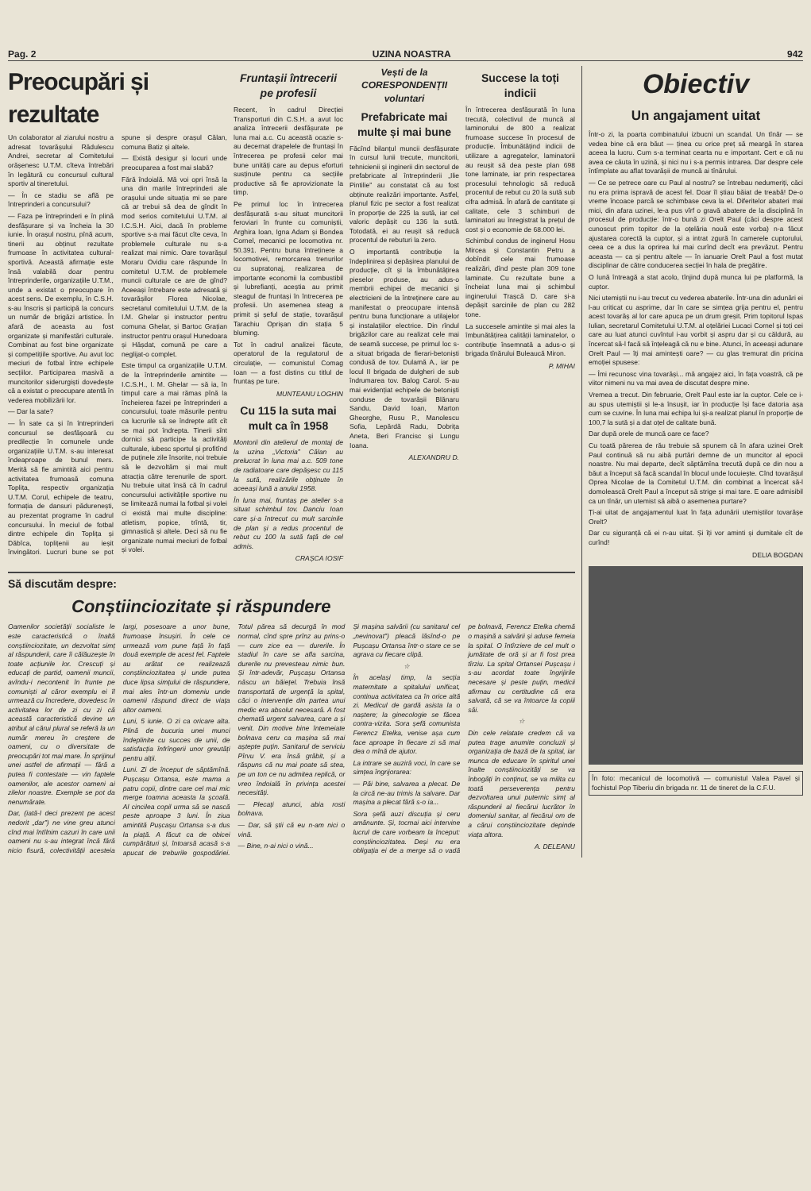Pag. 2 UZINA NOASTRA 942
Preocupări și rezultate
Un colaborator al ziarului nostru a adresat tovarășului Rădulescu Andrei, secretar al Comitetului orășenesc U.T.M. cîteva întrebări în legătură cu concursul cultural sportiv al tineretului.
— În ce stadiu se află pe întreprinderi a concursului?
— Faza pe întreprinderi e în plină desfășurare și va încheia la 30 iunie. În orașul nostru, pînă acum, tinerii au obținut rezultate frumoase în activitatea cultural-sportivă. Această afirmație este însă valabilă doar pentru întreprinderile, organizațiile U.T.M., unde a existat o preocupare în acest sens. De exemplu, în C.S.H. s-au înscris și participă la concurs un număr de brigăzi artistice. În afară de aceasta au fost organizate și manifestări culturale. Combinat au fost bine organizate și competițiile sportive. Au avut loc meciuri de fotbal între echipele secțiilor. Participarea masivă a muncitorilor siderurgiști dovedește că a existat o preocupare atentă în vederea mobilizării lor.
— Dar la sate?
— În sate ca și în întreprinderi concursul se desfășoară cu predilecție în comunele unde organizațiile U.T.M. s-au interesat îndeaproape de bunul mers. Merită să fie amintită aici pentru activitatea frumoasă comuna Toplița, respectiv organizația U.T.M. Corul, echipele de teatru, formația de dansuri pădurenești, au prezentat programe în cadrul concursului. În meciul de fotbal dintre echipele din Toplița și Dăbîca, toplițenii au ieșit învingători. Lucruri bune se pot spune și despre orașul Călan, comuna Batiz și altele.
— Există desigur și locuri unde preocuparea a fost mai slabă?
Fără îndoială. Mă voi opri însă la una din marile întreprinderi ale orașului unde situația mi se pare că ar trebui să dea de gîndit în mod serios comitetului U.T.M. al I.C.S.H. Aici, dacă în probleme sportive s-a mai făcut cîte ceva, în problemele culturale nu s-a realizat mai nimic. Oare tovarășul Moraru Ovidiu care răspunde în comitetul U.T.M. de problemele muncii culturale ce are de gînd? Aceeași întrebare este adresată și tovarășilor Florea Nicolae, secretarul comitetului U.T.M. de la I.M. Ghelar și instructor pentru comuna Ghelar, și Bartoc Grațian instructor pentru orașul Hunedoara și Hășdat, comună pe care a neglijat-o complet.
Este timpul ca organizațiile U.T.M. de la întreprinderile amintite — I.C.S.H., I. M. Ghelar — să ia, în timpul care a mai rămas pînă la încheierea fazei pe întreprinderi a concursului, toate măsurile pentru ca lucrurile să se îndrepte atît cît se mai pot îndrepta. Tinerii sînt dornici să participe la activități culturale, iubesc sportul și profitînd de puținele zile însorite, noi trebuie să le dezvoltăm și mai mult atracția către terenurile de sport. Nu trebuie uitat însă că în cadrul concursului activitățile sportive nu se limitează numai la fotbal și volei ci există mai multe discipline: atletism, popice, trîntă, tir, gimnastică și altele. Deci să nu fie organizate numai meciuri de fotbal și volei.
Fruntașii întrecerii pe profesii
Recent, în cadrul Direcției Transporturi din C.S.H. a avut loc analiza întrecerii desfășurate pe luna mai a.c. Cu această ocazie s-au decernat drapelele de fruntași în întrecerea pe profesii celor mai bune unități care au depus eforturi susținute pentru ca secțiile productive să fie aprovizionate la timp.
Pe primul loc în întrecerea desfășurată s-au situat muncitorii feroviari în frunte cu comuniștii, Arghira Ioan, Igna Adam și Bondea Cornel, mecanici pe locomotiva nr. 50.391. Pentru buna întreținere a locomotivei, remorcarea trenurilor cu supratonaj, realizarea de importante economii la combustibil și lubrefianți, aceștia au primit steagul de fruntași în întrecerea pe profesii. Un asemenea steag a primit și șeful de stație, tovarășul Tarachiu Oprișan din stația 5 bluming.
Tot în cadrul analizei făcute, operatorul de la regulatorul de circulație, — comunistul Comag Ioan — a fost distins cu titlul de fruntaș pe ture.
MUNTEANU LOGHIN
Cu 115 la suta mai mult ca în 1958
Montorii din atelierul de montaj de la uzina „Victoria” Călan au prelucrat în luna mai a.c. 509 tone de radiatoare care depășesc cu 115 la sută, realizările obținute în aceeași lună a anului 1958.
În luna mai, fruntaș pe atelier s-a situat schimbul tov. Danciu Ioan care și-a întrecut cu mult sarcinile de plan și a redus procentul de rebut cu 100 la sută față de cel admis.
CRAȘCA IOSIF
Vești de la CORESPONDENȚII voluntari
Prefabricate mai multe și mai bune
Făcînd bilanțul muncii desfășurate în cursul lunii trecute, muncitorii, tehnicienii și inginerii din sectorul de prefabricate al întreprinderii „Ilie Pintilie” au constatat că au fost obținute realizări importante. Astfel, planul fizic pe sector a fost realizat în proporție de 225 la sută, iar cel valoric depășit cu 136 la sută. Totodată, ei au reușit să reducă procentul de rebuturi la zero.
O importantă contribuție la îndeplinirea și depășirea planului de producție, cît și la îmbunătățirea pieselor produse, au adus-o membrii echipei de mecanici și electricieni de la întreținere care au manifestat o preocupare intensă pentru buna funcționare a utilajelor și instalațiilor electrice. Din rîndul brigăzilor care au realizat cele mai de seamă succese, pe primul loc s-a situat brigada de fierari-betoniști condusă de tov. Dulamă A., iar pe locul II brigada de dulgheri de sub îndrumarea tov. Balog Carol. S-au mai evidențiat echipele de betoniști conduse de tovarășii Blănaru Sandu, David Ioan, Marton Gheorghe, Rusu P., Manolescu Sofia, Lepărdă Radu, Dobrița Aneta, Beri Francisc și Lungu Ioana.
ALEXANDRU D.
Succese la toți indicii
În întrecerea desfășurată în luna trecută, colectivul de muncă al laminorului de 800 a realizat frumoase succese în procesul de producție. Îmbunătățind indicii de utilizare a agregatelor, laminatorii au reușit să dea peste plan 698 tone laminate, iar prin respectarea procesului tehnologic să reducă procentul de rebut cu 20 la sută sub cifra admisă. În afară de cantitate și calitate, cele 3 schimburi de laminatori au înregistrat la prețul de cost și o economie de 68.000 lei.
Schimbul condus de inginerul Hosu Mircea și Constantin Petru a dobîndit cele mai frumoase realizări, dînd peste plan 309 tone laminate. Cu rezultate bune a încheiat luna mai și schimbul inginerului Trașcă D. care și-a depășit sarcinile de plan cu 282 tone.
La succesele amintite și mai ales la îmbunătățirea calității laminatelor, o contribuție însemnată a adus-o și brigada tînărului Buleaucă Miron.
P. MIHAI
Să discutăm despre:
Conștiinciozitate și răspundere
Oamenilor societății socialiste le este caracteristică o înaltă conștiinciozitate, un dezvoltat simț al răspunderii, care îi călăuzește în toate acțiunile lor. Crescuți și educați de partid, oamenii muncii, avîndu-i necontenit în frunte pe comuniști al căror exemplu ei îl urmează cu încredere, dovedesc în activitatea lor de zi cu zi că această caracteristică devine un atribut al cărui plural se referă la un număr mereu în creștere de oameni, cu o diversitate de preocupări tot mai mare. În sprijinul unei astfel de afirmații — fără a putea fi contestate — vin faptele oamenilor, ale acestor oameni ai zilelor noastre. Exemple se pot da nenumărate.
Dar, (iată-l deci prezent pe acest nedorit „dar”) ne vine greu atunci cînd mai întîlnim cazuri în care unii oameni nu s-au integrat încă fără nicio fisură, colectivității acesteia largi, posesoare a unor bune, frumoase însușiri. În cele ce urmează vom pune față în față două exemple de acest fel. Faptele au arătat ce realizează conștiinciozitatea și unde putea duce lipsa simțului de răspundere, mai ales într-un domeniu unde oamenii răspund direct de viața altor oameni.
Luni, 5 iunie. O zi ca oricare alta. Plină de bucuria unei munci îndeplinite cu succes de unii, de satisfacția înfrîngerii unor greutăți pentru alții.
Luni. Zi de început de săptămînă. Pușcașu Ortansa, este mama a patru copii, dintre care cel mai mic merge toamna aceasta la școală. Al cincilea copil urma să se nască peste aproape 3 luni. În ziua amintită Pușcașu Ortansa s-a dus la piață. A făcut ca de obicei cumpărături și, întoarsă acasă s-a apucat de treburile gospodăriei. Totul părea să decurgă în mod normal, cînd spre prînz au prins-o — cum zice ea — durerile. În stadiul în care se afla sarcina, durerile nu prevesteau nimic bun. Și într-adevăr, Pușcașu Ortansa născu un băiețel. Trebuia însă transportată de urgență la spital, căci o intervenție din partea unui medic era absolut necesară. A fost chemată urgent salvarea, care a și venit. Din motive bine întemeiate bolnava ceru ca mașina să mai aștepte puțin. Sanitarul de serviciu Pîrvu V. era însă grăbit, și a răspuns că nu mai poate să stea, pe un ton ce nu admitea replică, or vreo îndoială în privința acestei necesități.
— Plecați atunci, abia rosti bolnava.
— Dar, să știi că eu n-am nici o vină.
— Bine, n-ai nici o vină...
Și mașina salvării (cu sanitarul cel „nevinovat”) pleacă lăsînd-o pe Pușcașu Ortansa într-o stare ce se agrava cu fiecare clipă.
☆
În același timp, la secția maternitate a spitalului unificat, continua activitatea ca în orice altă zi. Medicul de gardă asista la o naștere; la ginecologie se făcea contra-vizita. Sora șefă comunista Ferencz Etelka, venise așa cum face aproape în fiecare zi să mai dea o mînă de ajutor.
La intrare se auzirâ voci, în care se simțea îngrijorarea:
— Păi bine, salvarea a plecat. De la circă ne-au trimis la salvare. Dar mașina a plecat fără s-o ia...
Sora șefă auzi discuția și ceru amănunte. Și, tocmai aici intervine lucrul de care vorbeam la început: conștiinciozitatea. Deși nu era obligația ei de a merge să o vadă pe bolnavă, Ferencz Etelka chemă o mașină a salvării și aduse femeia la spital. O întîrziere de cel mult o jumătate de oră și ar fi fost prea tîrziu. La spital Ortansei Pușcașu i s-au acordat toate îngrijirile necesare și peste puțin, medicii afirmau cu certitudine că era salvată, că se va întoarce la copiii săi.
☆
Din cele relatate credem că va putea trage anumite concluzii și organizația de bază de la spital, iar munca de educare în spiritul unei înalte conștiinciozități se va înbogăți în conținut, se va milita cu toată perseverența pentru dezvoltarea unui puternic simț al răspunderii al fiecărui lucrător în domeniul sanitar, al fiecărui om de a cărui conștiinciozitate depinde viața altora.
A. DELEANU
Obiectiv
Un angajament uitat
Într-o zi, la poarta combinatului izbucni un scandal. Un tînăr — se vedea bine că era băut — ținea cu orice preț să meargă în starea aceea la lucru. Cum s-a terminat cearta nu e important. Cert e că nu avea ce căuta în uzină, și nici nu i s-a permis intrarea. Dar despre cele întîmplate au aflat tovarășii de muncă ai tînărului.
— Ce se petrece oare cu Paul al nostru? se întrebau nedumeriți, căci nu era prima ispravă de acest fel. Doar îl știau băiat de treabă! De-o vreme încoace parcă se schimbase ceva la el. Diferitelor abateri mai mici, din afara uzinei, le-a pus vîrf o gravă abatere de la disciplină în procesul de producție: într-o bună zi Orelt Paul (căci despre acest cunoscut prim topitor de la oțelăria nouă este vorba) n-a făcut ajustarea corectă la cuptor, și a intrat zgură în camerele cuptorului, ceea ce a dus la oprirea lui mai curînd decît era prevăzut. Pentru aceasta — ca și pentru altele — în ianuarie Orelt Paul a fost mutat disciplinar de către conducerea secției în hala de pregătire.
O lună întreagă a stat acolo, tînjind după munca lui pe platformă, la cuptor.
Nici utemiștii nu i-au trecut cu vederea abaterile. Într-una din adunări ei l-au criticat cu asprime, dar în care se simțea grija pentru el, pentru acest tovarăș al lor care apuca pe un drum greșit. Prim topitorul Ispas Iulian, secretarul Comitetului U.T.M. al oțelăriei Lucaci Cornel și toți cei care au luat atunci cuvîntul i-au vorbit și aspru dar și cu căldură, au încercat să-l facă să înțeleagă că nu e bine. Atunci, în aceeași adunare Orelt Paul — îți mai amintești oare? — cu glas tremurat din pricina emoției spusese:
— Îmi recunosc vina tovarăși... mă angajez aici, în fața voastră, că pe viitor nimeni nu va mai avea de discutat despre mine.
Vremea a trecut. Din februarie, Orelt Paul este iar la cuptor. Cele ce i-au spus utemiștii și le-a însușit, iar în producție își face datoria așa cum se cuvine. În luna mai echipa lui și-a realizat planul în proporție de 100,7 la sută și a dat oțel de calitate bună.
Dar după orele de muncă oare ce face?
Cu toată părerea de rău trebuie să spunem că în afara uzinei Orelt Paul continuă să nu aibă purtări demne de un muncitor al epocii noastre. Nu mai departe, decît săptămîna trecută după ce din nou a băut a început să facă scandal în blocul unde locuiește. Cînd tovarășul Oprea Nicolae de la Comitetul U.T.M. din combinat a încercat să-l domolească Orelt Paul a început să strige și mai tare. E oare admisibil ca un tînăr, un utemist să aibă o asemenea purtare?
Ți-ai uitat de angajamentul luat în fața adunării utemiștilor tovarășe Orelt?
Dar cu siguranță că ei n-au uitat. Și îți vor aminti și dumitale cît de curînd!
DELIA BOGDAN
În foto: mecanicul de locomotivă — comunistul Valea Pavel și fochistul Pop Tiberiu din brigada nr. 11 de tineret de la C.F.U.